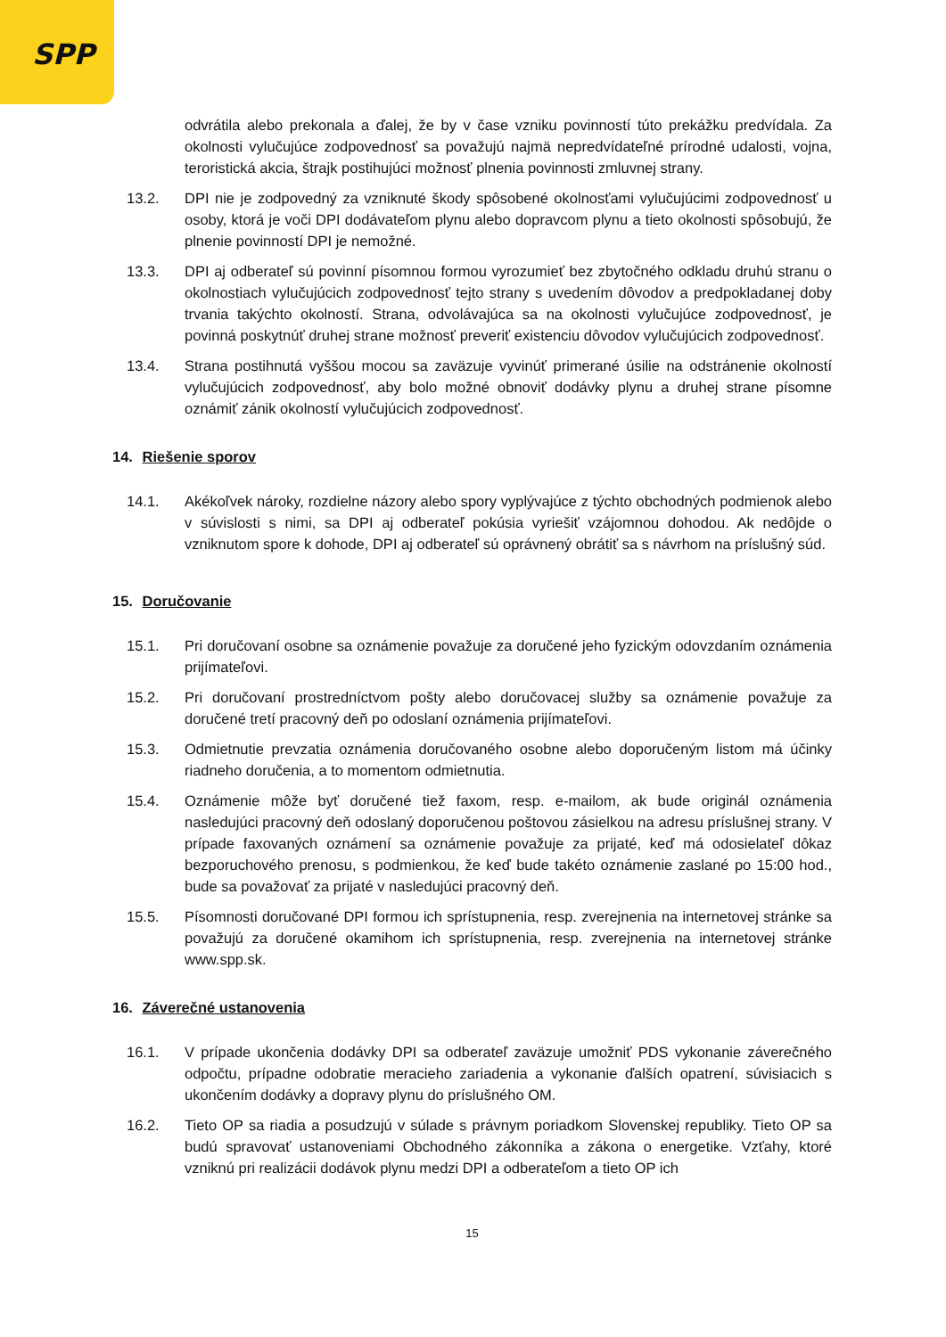SPP
odvrátila alebo prekonala a ďalej, že by v čase vzniku povinností túto prekážku predvídala. Za okolnosti vylučujúce zodpovednosť sa považujú najmä nepredvídateľné prírodné udalosti, vojna, teroristická akcia, štrajk postihujúci možnosť plnenia povinnosti zmluvnej strany.
13.2. DPI nie je zodpovedný za vzniknuté škody spôsobené okolnosťami vylučujúcimi zodpovednosť u osoby, ktorá je voči DPI dodávateľom plynu alebo dopravcom plynu a tieto okolnosti spôsobujú, že plnenie povinností DPI je nemožné.
13.3. DPI aj odberateľ sú povinní písomnou formou vyrozumieť bez zbytočného odkladu druhú stranu o okolnostiach vylučujúcich zodpovednosť tejto strany s uvedením dôvodov a predpokladanej doby trvania takýchto okolností. Strana, odvolávajúca sa na okolnosti vylučujúce zodpovednosť, je povinná poskytnúť druhej strane možnosť preveriť existenciu dôvodov vylučujúcich zodpovednosť.
13.4. Strana postihnutá vyššou mocou sa zaväzuje vyvinúť primerané úsilie na odstránenie okolností vylučujúcich zodpovednosť, aby bolo možné obnoviť dodávky plynu a druhej strane písomne oznámiť zánik okolností vylučujúcich zodpovednosť.
14. Riešenie sporov
14.1. Akékoľvek nároky, rozdielne názory alebo spory vyplývajúce z týchto obchodných podmienok alebo v súvislosti s nimi, sa DPI aj odberateľ pokúsia vyriešiť vzájomnou dohodou. Ak nedôjde o vzniknutom spore k dohode, DPI aj odberateľ sú oprávnený obrátiť sa s návrhom na príslušný súd.
15. Doručovanie
15.1. Pri doručovaní osobne sa oznámenie považuje za doručené jeho fyzickým odovzdaním oznámenia prijímateľovi.
15.2. Pri doručovaní prostredníctvom pošty alebo doručovacej služby sa oznámenie považuje za doručené tretí pracovný deň po odoslaní oznámenia prijímateľovi.
15.3. Odmietnutie prevzatia oznámenia doručovaného osobne alebo doporučeným listom má účinky riadneho doručenia, a to momentom odmietnutia.
15.4. Oznámenie môže byť doručené tiež faxom, resp. e-mailom, ak bude originál oznámenia nasledujúci pracovný deň odoslaný doporučenou poštovou zásielkou na adresu príslušnej strany. V prípade faxovaných oznámení sa oznámenie považuje za prijaté, keď má odosielateľ dôkaz bezporuchového prenosu, s podmienkou, že keď bude takéto oznámenie zaslané po 15:00 hod., bude sa považovať za prijaté v nasledujúci pracovný deň.
15.5. Písomnosti doručované DPI formou ich sprístupnenia, resp. zverejnenia na internetovej stránke sa považujú za doručené okamihom ich sprístupnenia, resp. zverejnenia na internetovej stránke www.spp.sk.
16. Záverečné ustanovenia
16.1. V prípade ukončenia dodávky DPI sa odberateľ zaväzuje umožniť PDS vykonanie záverečného odpočtu, prípadne odobratie meracieho zariadenia a vykonanie ďalších opatrení, súvisiacich s ukončením dodávky a dopravy plynu do príslušného OM.
16.2. Tieto OP sa riadia a posudzujú v súlade s právnym poriadkom Slovenskej republiky. Tieto OP sa budú spravovať ustanoveniami Obchodného zákonníka a zákona o energetike. Vzťahy, ktoré vzniknú pri realizácii dodávok plynu medzi DPI a odberateľom a tieto OP ich
15